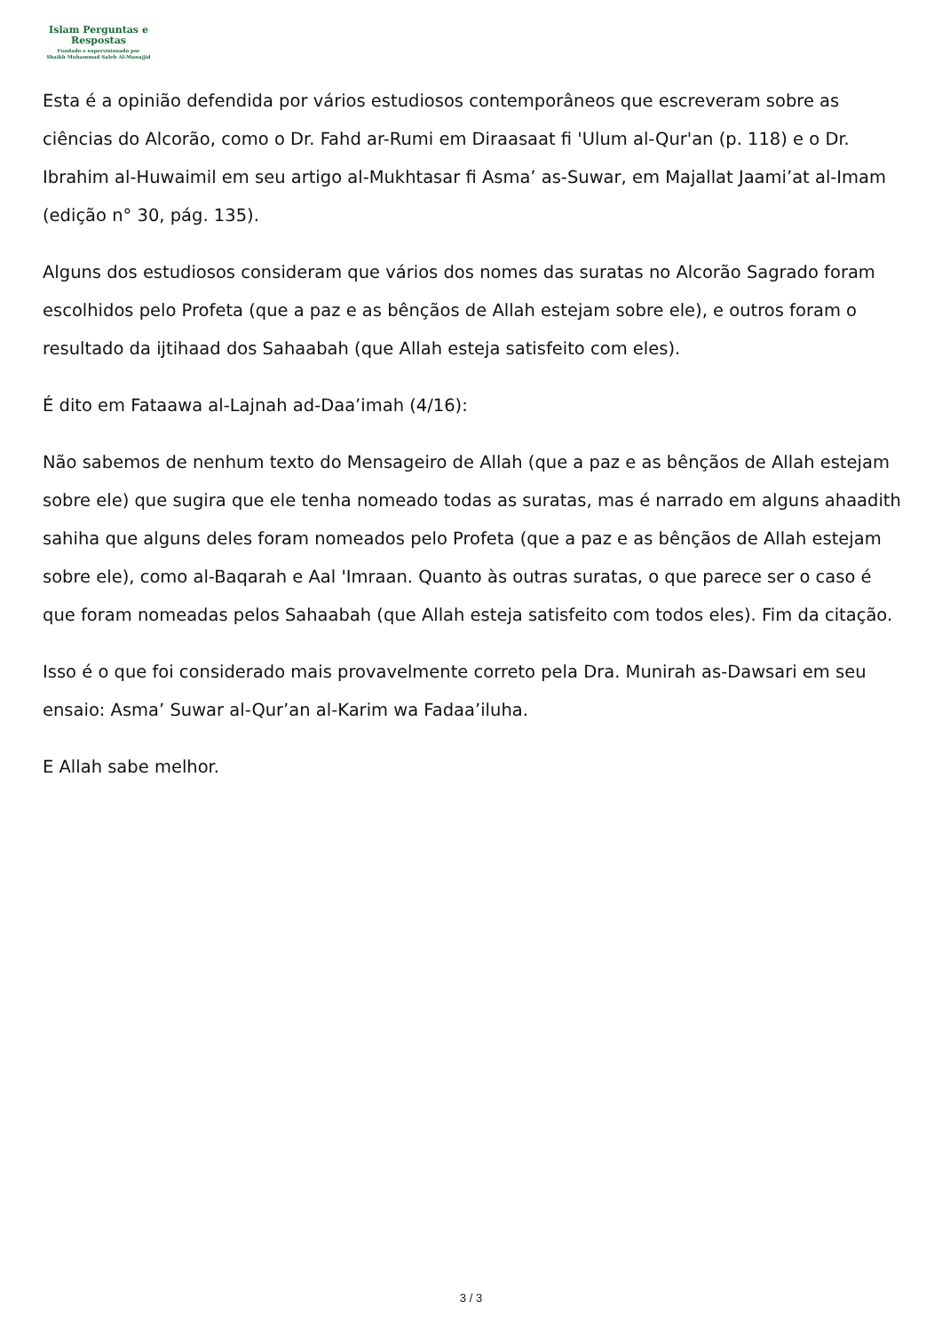Islam Perguntas e
Respostas
Fundado e supervisionado por
Shaikh Muhammad Saleh Al-Munajjid
Esta é a opinião defendida por vários estudiosos contemporâneos que escreveram sobre as ciências do Alcorão, como o Dr. Fahd ar-Rumi em Diraasaat fi 'Ulum al-Qur'an (p. 118) e o Dr. Ibrahim al-Huwaimil em seu artigo al-Mukhtasar fi Asma’ as-Suwar, em Majallat Jaami’at al-Imam (edição n° 30, pág. 135).
Alguns dos estudiosos consideram que vários dos nomes das suratas no Alcorão Sagrado foram escolhidos pelo Profeta (que a paz e as bênçãos de Allah estejam sobre ele), e outros foram o resultado da ijtihaad dos Sahaabah (que Allah esteja satisfeito com eles).
É dito em Fataawa al-Lajnah ad-Daa’imah (4/16):
Não sabemos de nenhum texto do Mensageiro de Allah (que a paz e as bênçãos de Allah estejam sobre ele) que sugira que ele tenha nomeado todas as suratas, mas é narrado em alguns ahaadith sahiha que alguns deles foram nomeados pelo Profeta (que a paz e as bênçãos de Allah estejam sobre ele), como al-Baqarah e Aal 'Imraan. Quanto às outras suratas, o que parece ser o caso é que foram nomeadas pelos Sahaabah (que Allah esteja satisfeito com todos eles). Fim da citação.
Isso é o que foi considerado mais provavelmente correto pela Dra. Munirah as-Dawsari em seu ensaio: Asma’ Suwar al-Qur’an al-Karim wa Fadaa’iluha.
E Allah sabe melhor.
3 / 3